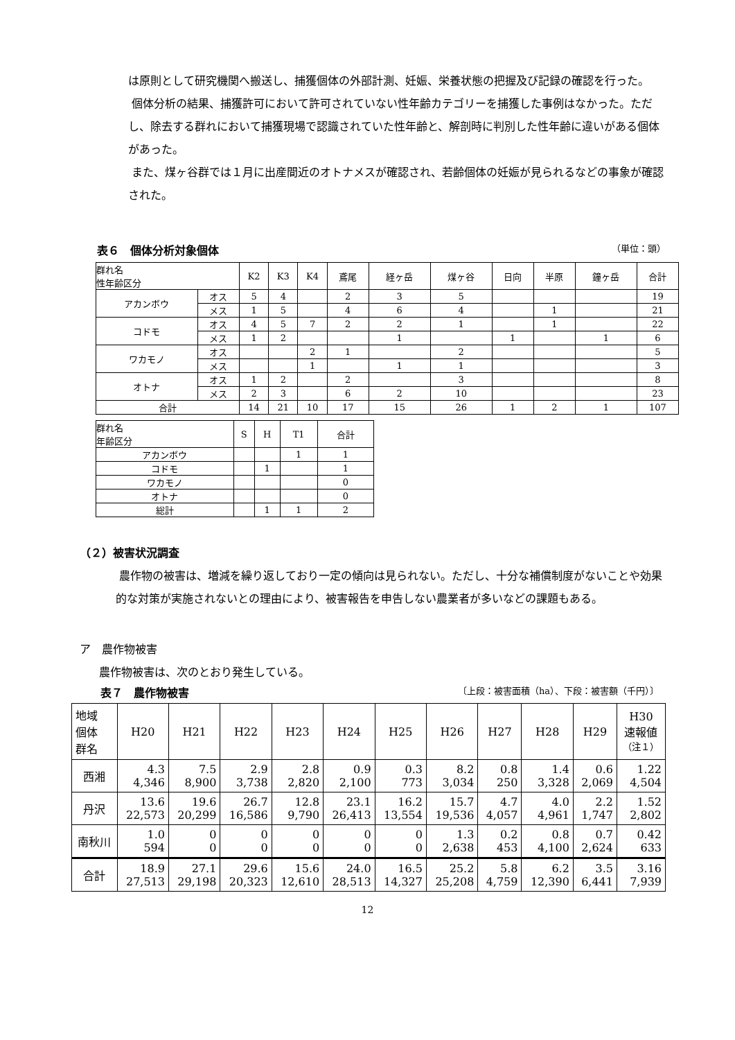は原則として研究機関へ搬送し、捕獲個体の外部計測、妊娠、栄養状態の把握及び記録の確認を行った。
個体分析の結果、捕獲許可において許可されていない性年齢カテゴリーを捕獲した事例はなかった。ただし、除去する群れにおいて捕獲現場で認識されていた性年齢と、解剖時に判別した性年齢に違いがある個体があった。
また、煤ヶ谷群では１月に出産間近のオトナメスが確認され、若齢個体の妊娠が見られるなどの事象が確認された。
表６　個体分析対象個体
（単位：頭）
| 群れ名 性年齢区分 | | K2 | K3 | K4 | 鳶尾 | 経ヶ岳 | 煤ヶ谷 | 日向 | 半原 | 鐘ヶ岳 | 合計 |
| --- | --- | --- | --- | --- | --- | --- | --- | --- | --- | --- | --- |
| アカンボウ | オス | 5 | 4 | | 2 | 3 | 5 | | | | 19 |
| | メス | 1 | 5 | | 4 | 6 | 4 | | 1 | | 21 |
| コドモ | オス | 4 | 5 | 7 | 2 | 2 | 1 | | 1 | | 22 |
| | メス | 1 | 2 | | | 1 | | 1 | | 1 | 6 |
| ワカモノ | オス | | | 2 | 1 | | 2 | | | | 5 |
| | メス | | | 1 | | 1 | 1 | | | | 3 |
| オトナ | オス | 1 | 2 | | 2 | | 3 | | | | 8 |
| | メス | 2 | 3 | | 6 | 2 | 10 | | | | 23 |
| 合計 | | 14 | 21 | 10 | 17 | 15 | 26 | 1 | 2 | 1 | 107 |
| 群れ名 年齢区分 | S | H | T1 | 合計 |
| --- | --- | --- | --- | --- |
| アカンボウ | | | 1 | 1 |
| コドモ | | 1 | | 1 |
| ワカモノ | | | | 0 |
| オトナ | | | | 0 |
| 総計 | | 1 | 1 | 2 |
（２）被害状況調査
農作物の被害は、増減を繰り返しており一定の傾向は見られない。ただし、十分な補償制度がないことや効果的な対策が実施されないとの理由により、被害報告を申告しない農業者が多いなどの課題もある。
ア　農作物被害
農作物被害は、次のとおり発生している。
表７　農作物被害
〔上段：被害面積（ha）、下段：被害額（千円）〕
| 地域 個体 群名 | H20 | H21 | H22 | H23 | H24 | H25 | H26 | H27 | H28 | H29 | H30 速報値 （注１） |
| 西湘 | 4.3 4,346 | 7.5 8,900 | 2.9 3,738 | 2.8 2,820 | 0.9 2,100 | 0.3 773 | 8.2 3,034 | 0.8 250 | 1.4 3,328 | 0.6 2,069 | 1.22 4,504 |
| 丹沢 | 13.6 22,573 | 19.6 20,299 | 26.7 16,586 | 12.8 9,790 | 23.1 26,413 | 16.2 13,554 | 15.7 19,536 | 4.7 4,057 | 4.0 4,961 | 2.2 1,747 | 1.52 2,802 |
| 南秋川 | 1.0 594 | 0 0 | 0 0 | 0 0 | 0 0 | 0 0 | 1.3 2,638 | 0.2 453 | 0.8 4,100 | 0.7 2,624 | 0.42 633 |
| 合計 | 18.9 27,513 | 27.1 29,198 | 29.6 20,323 | 15.6 12,610 | 24.0 28,513 | 16.5 14,327 | 25.2 25,208 | 5.8 4,759 | 6.2 12,390 | 3.5 6,441 | 3.16 7,939 |
12